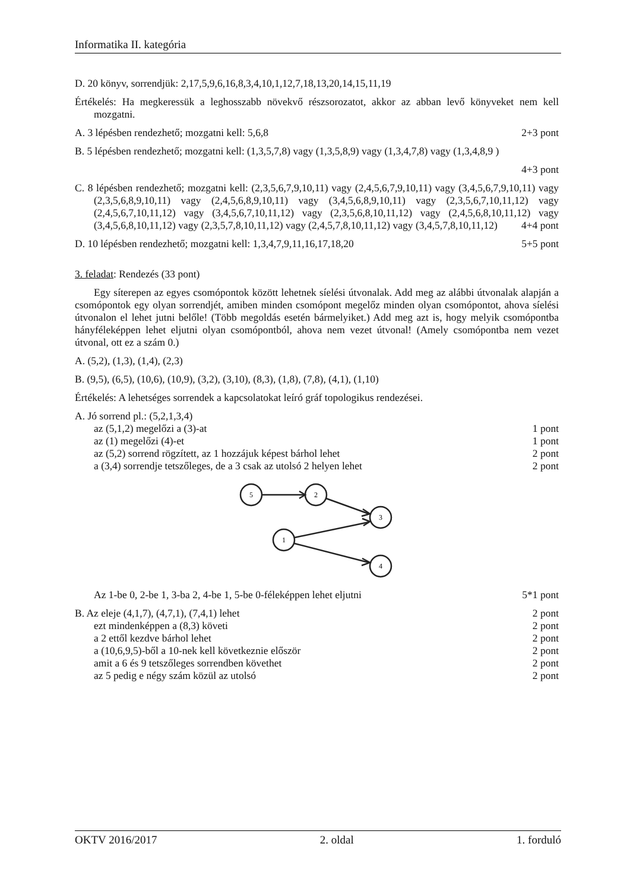Informatika II. kategória
D. 20 könyv, sorrendjük: 2,17,5,9,6,16,8,3,4,10,1,12,7,18,13,20,14,15,11,19
Értékelés: Ha megkeressük a leghosszabb növekvő részsorozatot, akkor az abban levő könyveket nem kell mozgatni.
A. 3 lépésben rendezhető; mozgatni kell: 5,6,8 2+3 pont
B. 5 lépésben rendezhető; mozgatni kell: (1,3,5,7,8) vagy (1,3,5,8,9) vagy (1,3,4,7,8) vagy (1,3,4,8,9 )
4+3 pont
C. 8 lépésben rendezhető; mozgatni kell: (2,3,5,6,7,9,10,11) vagy (2,4,5,6,7,9,10,11) vagy (3,4,5,6,7,9,10,11) vagy (2,3,5,6,8,9,10,11) vagy (2,4,5,6,8,9,10,11) vagy (3,4,5,6,8,9,10,11) vagy (2,3,5,6,7,10,11,12) vagy (2,4,5,6,7,10,11,12) vagy (3,4,5,6,7,10,11,12) vagy (2,3,5,6,8,10,11,12) vagy (2,4,5,6,8,10,11,12) vagy (3,4,5,6,8,10,11,12) vagy (2,3,5,7,8,10,11,12) vagy (2,4,5,7,8,10,11,12) vagy (3,4,5,7,8,10,11,12) 4+4 pont
D. 10 lépésben rendezhető; mozgatni kell: 1,3,4,7,9,11,16,17,18,20 5+5 pont
3. feladat: Rendezés (33 pont)
Egy síterepen az egyes csomópontok között lehetnek síelési útvonalak. Add meg az alábbi útvonalak alapján a csomópontok egy olyan sorrendjét, amiben minden csomópont megelőz minden olyan csomópontot, ahova síelési útvonalon el lehet jutni belőle! (Több megoldás esetén bármelyiket.) Add meg azt is, hogy melyik csomópontba hányféleképpen lehet eljutni olyan csomópontból, ahova nem vezet útvonal! (Amely csomópontba nem vezet útvonal, ott ez a szám 0.)
A. (5,2), (1,3), (1,4), (2,3)
B. (9,5), (6,5), (10,6), (10,9), (3,2), (3,10), (8,3), (1,8), (7,8), (4,1), (1,10)
Értékelés: A lehetséges sorrendek a kapcsolatokat leíró gráf topologikus rendezései.
A. Jó sorrend pl.: (5,2,1,3,4)
az (5,1,2) megelőzi a (3)-at 1 pont
az (1) megelőzi (4)-et 1 pont
az (5,2) sorrend rögzített, az 1 hozzájuk képest bárhol lehet 2 pont
a (3,4) sorrendje tetszőleges, de a 3 csak az utolsó 2 helyen lehet 2 pont
5
2
3
1
4
Az 1-be 0, 2-be 1, 3-ba 2, 4-be 1, 5-be 0-féleképpen lehet eljutni 5*1 pont
B. Az eleje (4,1,7), (4,7,1), (7,4,1) lehet 2 pont
ezt mindenképpen a (8,3) követi 2 pont
a 2 ettől kezdve bárhol lehet 2 pont
a (10,6,9,5)-ből a 10-nek kell következnie először 2 pont
amit a 6 és 9 tetszőleges sorrendben követhet 2 pont
az 5 pedig e négy szám közül az utolsó 2 pont
OKTV 2016/2017 2. oldal 1. forduló